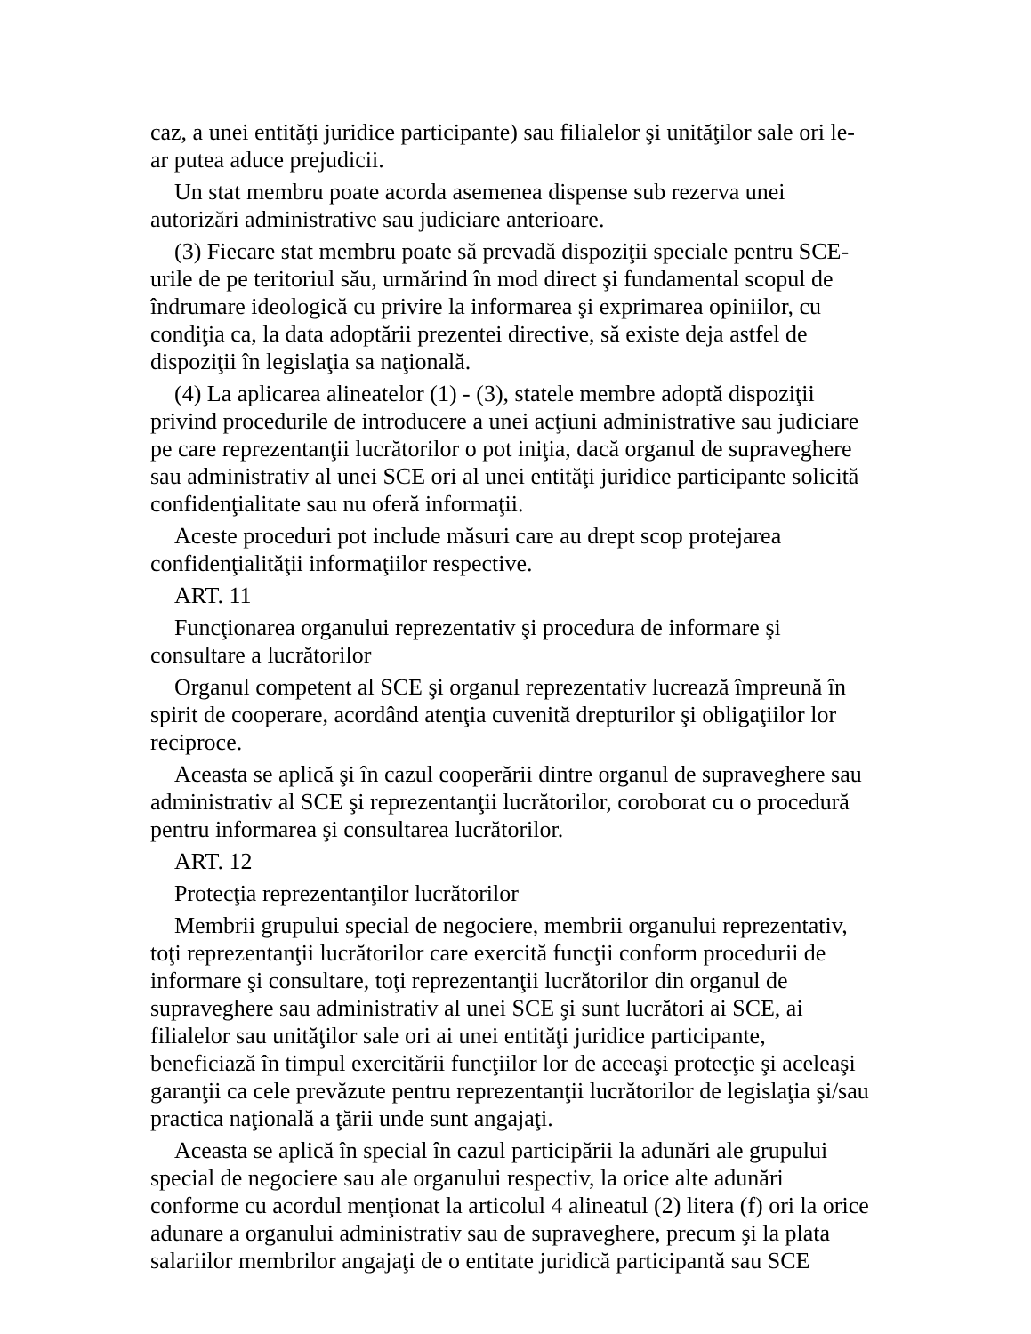caz, a unei entităţi juridice participante) sau filialelor şi unităţilor sale ori le-ar putea aduce prejudicii.
Un stat membru poate acorda asemenea dispense sub rezerva unei autorizări administrative sau judiciare anterioare.
(3) Fiecare stat membru poate să prevadă dispoziţii speciale pentru SCE-urile de pe teritoriul său, urmărind în mod direct şi fundamental scopul de îndrumare ideologică cu privire la informarea şi exprimarea opiniilor, cu condiţia ca, la data adoptării prezentei directive, să existe deja astfel de dispoziţii în legislaţia sa naţională.
(4) La aplicarea alineatelor (1) - (3), statele membre adoptă dispoziţii privind procedurile de introducere a unei acţiuni administrative sau judiciare pe care reprezentanţii lucrătorilor o pot iniţia, dacă organul de supraveghere sau administrativ al unei SCE ori al unei entităţi juridice participante solicită confidenţialitate sau nu oferă informaţii.
Aceste proceduri pot include măsuri care au drept scop protejarea confidenţialităţii informaţiilor respective.
ART. 11
Funcţionarea organului reprezentativ şi procedura de informare şi consultare a lucrătorilor
Organul competent al SCE şi organul reprezentativ lucrează împreună în spirit de cooperare, acordând atenţia cuvenită drepturilor şi obligaţiilor lor reciproce.
Aceasta se aplică şi în cazul cooperării dintre organul de supraveghere sau administrativ al SCE şi reprezentanţii lucrătorilor, coroborat cu o procedură pentru informarea şi consultarea lucrătorilor.
ART. 12
Protecţia reprezentanţilor lucrătorilor
Membrii grupului special de negociere, membrii organului reprezentativ, toţi reprezentanţii lucrătorilor care exercită funcţii conform procedurii de informare şi consultare, toţi reprezentanţii lucrătorilor din organul de supraveghere sau administrativ al unei SCE şi sunt lucrători ai SCE, ai filialelor sau unităţilor sale ori ai unei entităţi juridice participante, beneficiază în timpul exercitării funcţiilor lor de aceeaşi protecţie şi aceleaşi garanţii ca cele prevăzute pentru reprezentanţii lucrătorilor de legislaţia şi/sau practica naţională a ţării unde sunt angajaţi.
Aceasta se aplică în special în cazul participării la adunări ale grupului special de negociere sau ale organului respectiv, la orice alte adunări conforme cu acordul menţionat la articolul 4 alineatul (2) litera (f) ori la orice adunare a organului administrativ sau de supraveghere, precum şi la plata salariilor membrilor angajaţi de o entitate juridică participantă sau SCE